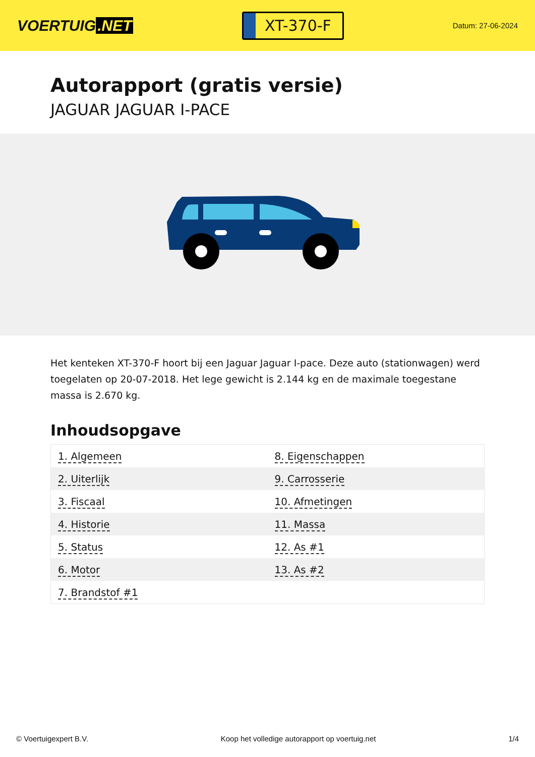VOERTUIG.NET
XT-370-F
Datum: 27-06-2024
Autorapport (gratis versie)
JAGUAR JAGUAR I-PACE
Het kenteken XT-370-F hoort bij een Jaguar Jaguar I-pace. Deze auto (stationwagen) werd toegelaten op 20-07-2018. Het lege gewicht is 2.144 kg en de maximale toegestane massa is 2.670 kg.
Inhoudsopgave
| 1. Algemeen | 8. Eigenschappen |
| 2. Uiterlijk | 9. Carrosserie |
| 3. Fiscaal | 10. Afmetingen |
| 4. Historie | 11. Massa |
| 5. Status | 12. As #1 |
| 6. Motor | 13. As #2 |
| 7. Brandstof #1 | |
© Voertuigexpert B.V. Koop het volledige autorapport op voertuig.net 1/4